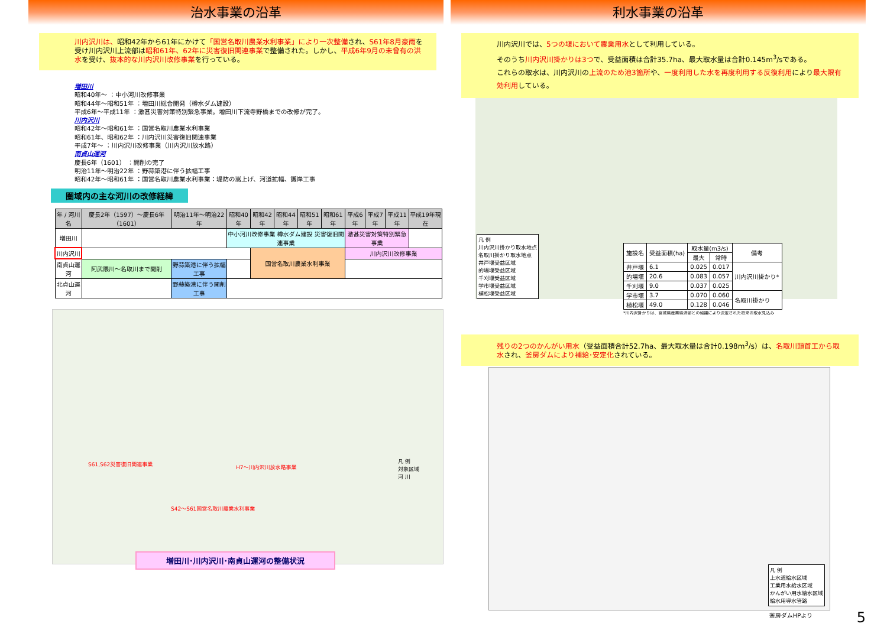治水事業の沿革
川内沢川は、昭和42年から61年にかけて「国営名取川農業水利事業」により一次整備され、S61年8月豪雨を受け川内沢川上流部は昭和61年、62年に災害復旧関連事業で整備された。しかし、平成6年9月の未曾有の洪水を受け、抜本的な川内沢川改修事業を行っている。
増田川
昭和40年～ ：中小河川改修事業
昭和44年～昭和51年 ：増田川総合開発（樽水ダム建設）
平成6年～平成11年 ：激甚災害対策特別緊急事業。増田川下流寺野橋までの改修が完了。
川内沢川
昭和42年～昭和61年 ：国営名取川農業水利事業
昭和61年、昭和62年 ：川内沢川災害復旧関連事業
平成7年～ ：川内沢川改修事業（川内沢川放水路）
南貞山運河
慶長6年（1601） ：開削の完了
明治11年～明治22年 ：野蒜築港に伴う拡幅工事
昭和42年～昭和61年 ：国営名取川農業水利事業：堤防の嵩上げ、河道拡幅、護岸工事
圏域内の主な河川の改修経緯
| 年 / 河川名 | 慶長2年（1597）～慶長6年（1601） | 明治11年～明治22年 | 昭和40年 | 昭和42年 | 昭和44年 | 昭和51年 | 昭和61年 | 平成6年 | 平成7年 | 平成11年 | 平成19年現在 |
| --- | --- | --- | --- | --- | --- | --- | --- | --- | --- | --- | --- |
| 増田川 | | | 中小河川改修事業 樽水ダム建設 災害復旧関連事業 | | | | | 激甚災害対策特別緊急事業 | | | |
| 川内沢川 | | | | 国営名取川農業水利事業 | | | | 川内沢川改修事業 | | | |
| 南貞山運河 | 阿武隈川～名取川まで開削 | 野蒜築港に伴う拡幅工事 | | | | | | | | | |
| 北貞山運河 | | 野蒜築港に伴う開削工事 | | | | | | | | | |
S61,S62災害復旧関連事業 H7～川内沢川放水路事業
S42～S61国営名取川農業水利事業
凡 例
対象区域
河 川
増田川･川内沢川･南貞山運河の整備状況
利水事業の沿革
川内沢川では、5つの堰において農業用水として利用している。
そのうち川内沢川掛かりは3つで、受益面積は合計35.7ha、最大取水量は合計0.145m<sup>3</sup>/sである。
これらの取水は、川内沢川の上流のため池3箇所や、一度利用した水を再度利用する反復利用により最大限有効利用している。
凡 例
川内沢川掛かり取水地点
名取川掛かり取水地点
井戸堰受益区域
的場堰受益区域
千刈堰受益区域
学市堰受益区域
植松堰受益区域
| 施設名 | 受益面積(ha) | 取水量(m3/s) | | 備考 |
| --- | --- | --- | --- | --- |
| | | 最大 | 常時 | |
| 井戸堰 | 6.1 | 0.025 | 0.017 | 川内沢川掛かり* |
| 的場堰 | 20.6 | 0.083 | 0.057 | |
| 千刈堰 | 9.0 | 0.037 | 0.025 | |
| 学市堰 | 3.7 | 0.070 | 0.060 | 名取川掛かり |
| 植松堰 | 49.0 | 0.128 | 0.046 | |
*川内沢掛かりは、宮城県産業経済部との協議により決定された将来の取水見込み
残りの2つのかんがい用水（受益面積合計52.7ha、最大取水量は合計0.198m<sup>3</sup>/s）は、名取川頭首工から取水され、釜房ダムにより補給･安定化されている。
凡 例
上水道給水区域
工業用水給水区域
かんがい用水給水区域
給水用導水管路
釜房ダムHPより
5